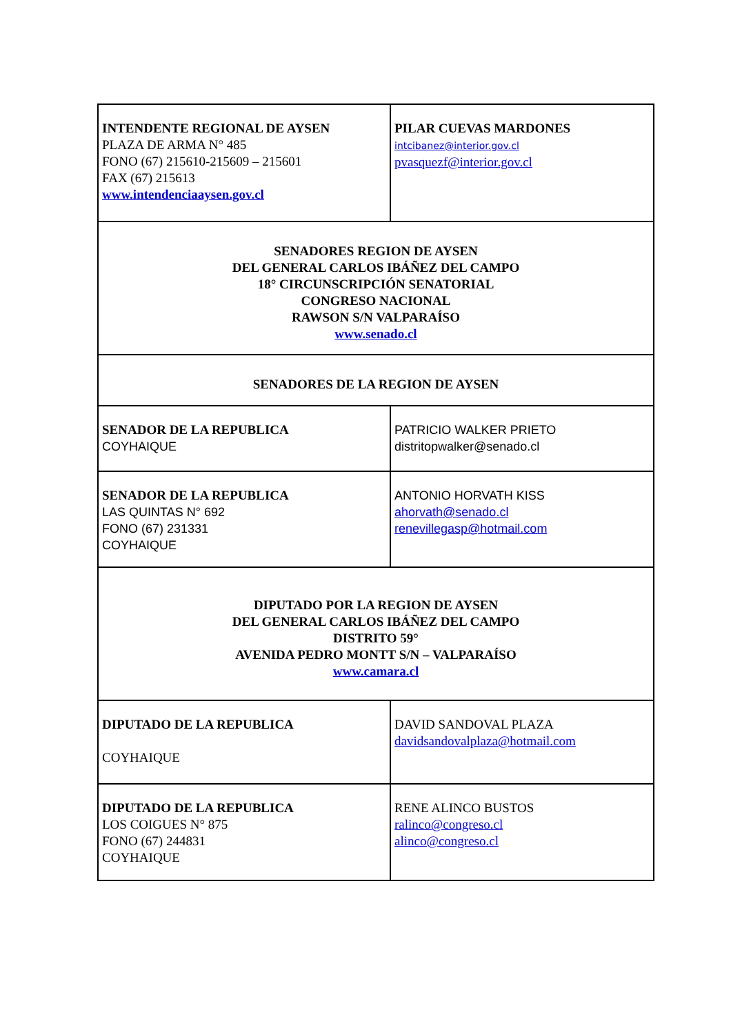| INTENDENTE REGIONAL DE AYSEN PLAZA DE ARMA N° 485 FONO (67) 215610-215609 – 215601 FAX (67) 215613 www.intendenciaaysen.gov.cl | PILAR CUEVAS MARDONES intcibanez@interior.gov.cl pvasquezf@interior.gov.cl |
| SENADORES REGION DE AYSEN DEL GENERAL CARLOS IBÁÑEZ DEL CAMPO 18° CIRCUNSCRIPCIÓN SENATORIAL CONGRESO NACIONAL RAWSON S/N VALPARAÍSO www.senado.cl | |
| SENADORES DE LA REGION DE AYSEN | |
| SENADOR DE LA REPUBLICA COYHAIQUE | PATRICIO WALKER PRIETO distritopwalker@senado.cl |
| SENADOR DE LA REPUBLICA LAS QUINTAS N° 692 FONO (67) 231331 COYHAIQUE | ANTONIO HORVATH KISS ahorvath@senado.cl renevillegasp@hotmail.com |
| DIPUTADO POR LA REGION DE AYSEN DEL GENERAL CARLOS IBÁÑEZ DEL CAMPO DISTRITO 59° AVENIDA PEDRO MONTT S/N – VALPARAÍSO www.camara.cl | |
| DIPUTADO DE LA REPUBLICA COYHAIQUE | DAVID SANDOVAL PLAZA davidsandovalplaza@hotmail.com |
| DIPUTADO DE LA REPUBLICA LOS COIGUES N° 875 FONO (67) 244831 COYHAIQUE | RENE ALINCO BUSTOS ralinco@congreso.cl alinco@congreso.cl |